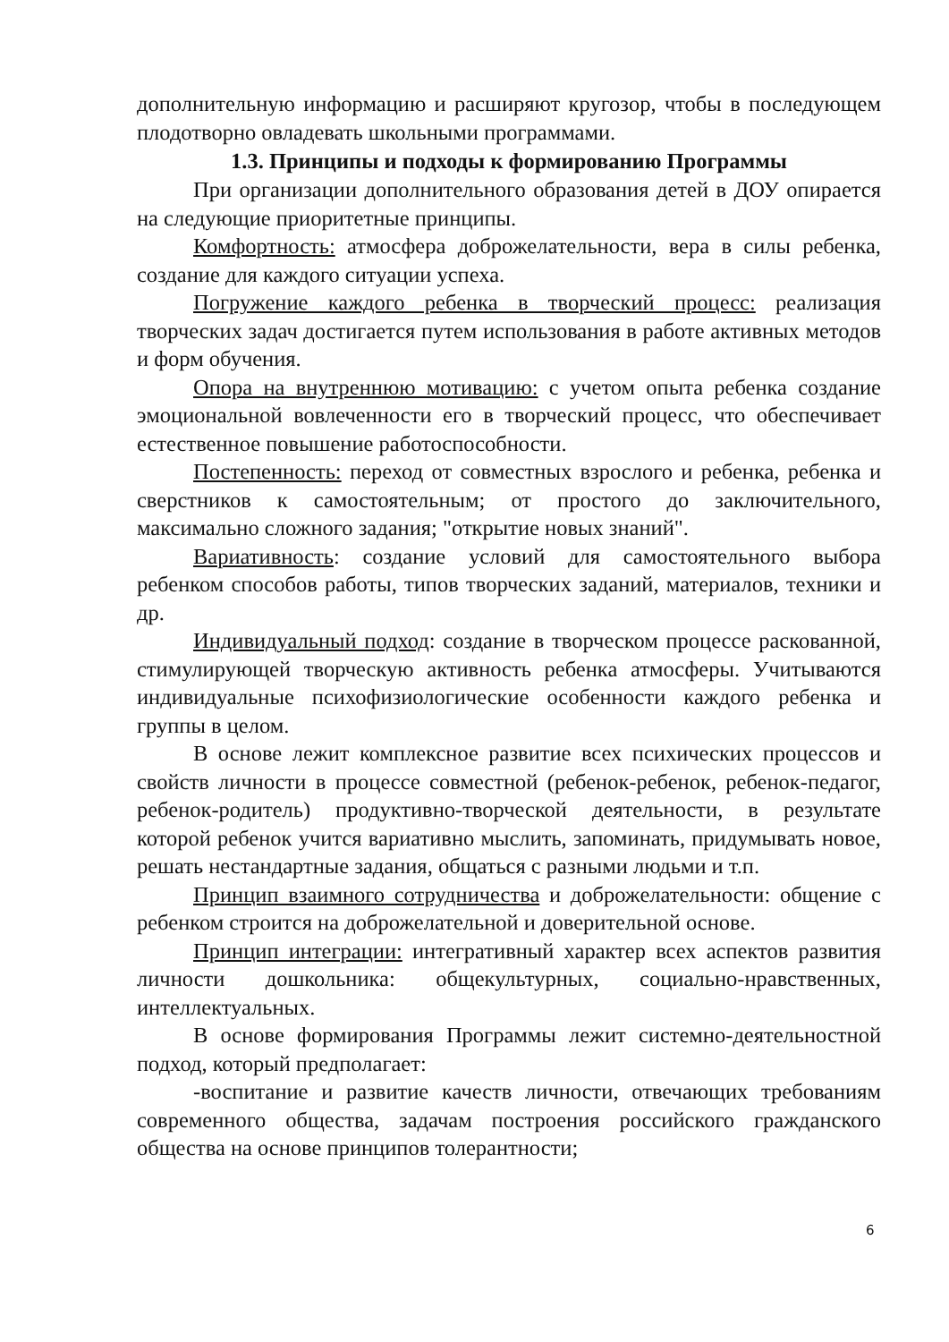дополнительную информацию и расширяют кругозор, чтобы в последующем плодотворно овладевать школьными программами.
1.3. Принципы и подходы к формированию Программы
При организации дополнительного образования детей в ДОУ опирается на следующие приоритетные принципы.
Комфортность: атмосфера доброжелательности, вера в силы ребенка, создание для каждого ситуации успеха.
Погружение каждого ребенка в творческий процесс: реализация творческих задач достигается путем использования в работе активных методов и форм обучения.
Опора на внутреннюю мотивацию: с учетом опыта ребенка создание эмоциональной вовлеченности его в творческий процесс, что обеспечивает естественное повышение работоспособности.
Постепенность: переход от совместных взрослого и ребенка, ребенка и сверстников к самостоятельным; от простого до заключительного, максимально сложного задания; "открытие новых знаний".
Вариативность: создание условий для самостоятельного выбора ребенком способов работы, типов творческих заданий, материалов, техники и др.
Индивидуальный подход: создание в творческом процессе раскованной, стимулирующей творческую активность ребенка атмосферы. Учитываются индивидуальные психофизиологические особенности каждого ребенка и группы в целом.
В основе лежит комплексное развитие всех психических процессов и свойств личности в процессе совместной (ребенок-ребенок, ребенок-педагог, ребенок-родитель) продуктивно-творческой деятельности, в результате которой ребенок учится вариативно мыслить, запоминать, придумывать новое, решать нестандартные задания, общаться с разными людьми и т.п.
Принцип взаимного сотрудничества и доброжелательности: общение с ребенком строится на доброжелательной и доверительной основе.
Принцип интеграции: интегративный характер всех аспектов развития личности дошкольника: общекультурных, социально-нравственных, интеллектуальных.
В основе формирования Программы лежит системно-деятельностной подход, который предполагает:
-воспитание и развитие качеств личности, отвечающих требованиям современного общества, задачам построения российского гражданского общества на основе принципов толерантности;
6